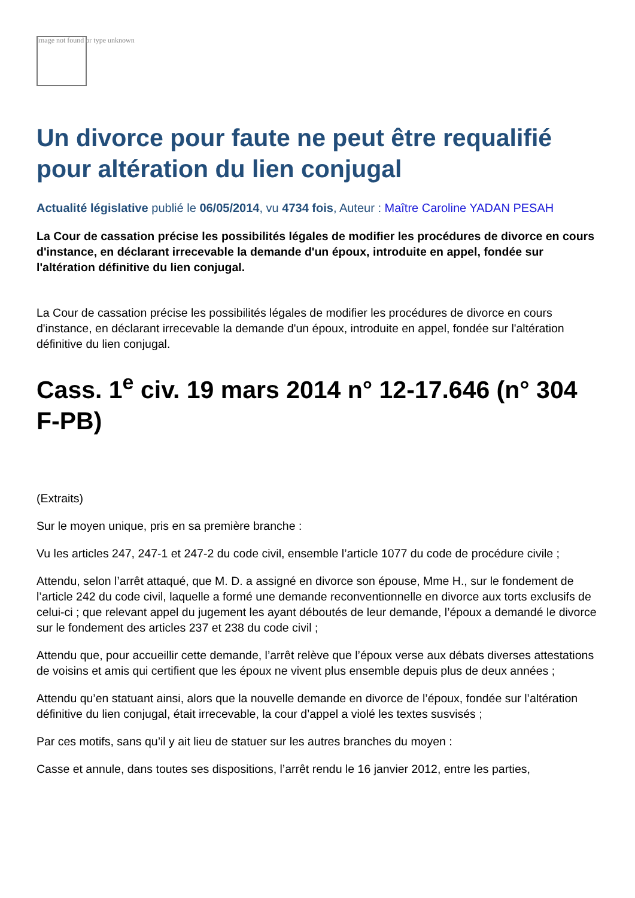Image not found or type unknown
Un divorce pour faute ne peut être requalifié pour altération du lien conjugal
Actualité législative publié le 06/05/2014, vu 4734 fois, Auteur : Maître Caroline YADAN PESAH
La Cour de cassation précise les possibilités légales de modifier les procédures de divorce en cours d'instance, en déclarant irrecevable la demande d'un époux, introduite en appel, fondée sur l'altération définitive du lien conjugal.
La Cour de cassation précise les possibilités légales de modifier les procédures de divorce en cours d'instance, en déclarant irrecevable la demande d'un époux, introduite en appel, fondée sur l'altération définitive du lien conjugal.
Cass. 1<sup>e</sup> civ. 19 mars 2014 n° 12-17.646 (n° 304 F-PB)
(Extraits)
Sur le moyen unique, pris en sa première branche :
Vu les articles 247, 247-1 et 247-2 du code civil, ensemble l’article 1077 du code de procédure civile ;
Attendu, selon l’arrêt attaqué, que M. D. a assigné en divorce son épouse, Mme H., sur le fondement de l’article 242 du code civil, laquelle a formé une demande reconventionnelle en divorce aux torts exclusifs de celui-ci ; que relevant appel du jugement les ayant déboutés de leur demande, l’époux a demandé le divorce sur le fondement des articles 237 et 238 du code civil ;
Attendu que, pour accueillir cette demande, l’arrêt relève que l’époux verse aux débats diverses attestations de voisins et amis qui certifient que les époux ne vivent plus ensemble depuis plus de deux années ;
Attendu qu’en statuant ainsi, alors que la nouvelle demande en divorce de l’époux, fondée sur l’altération définitive du lien conjugal, était irrecevable, la cour d’appel a violé les textes susvisés ;
Par ces motifs, sans qu’il y ait lieu de statuer sur les autres branches du moyen :
Casse et annule, dans toutes ses dispositions, l’arrêt rendu le 16 janvier 2012, entre les parties,